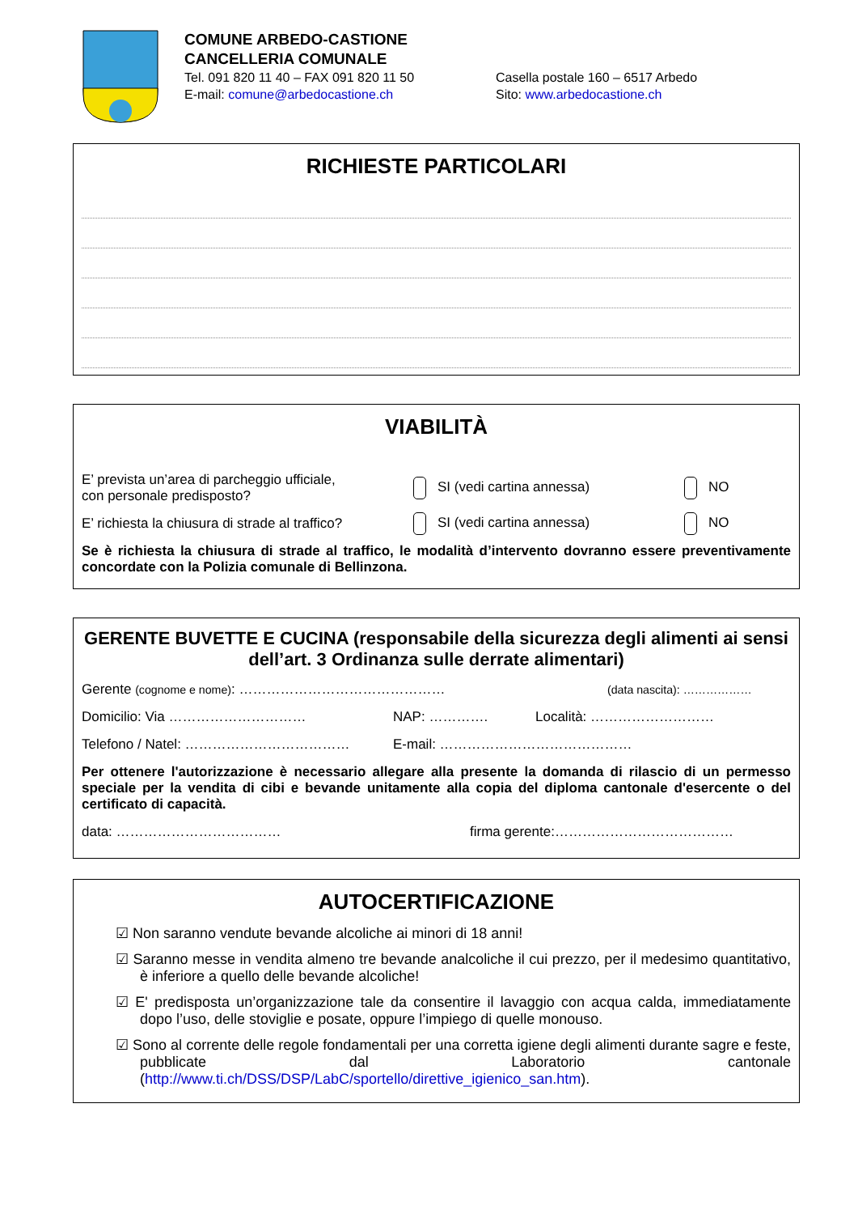COMUNE ARBEDO-CASTIONE
CANCELLERIA COMUNALE
Tel. 091 820 11 40 – FAX 091 820 11 50 Casella postale 160 – 6517 Arbedo
E-mail: comune@arbedocastione.ch Sito: www.arbedocastione.ch
RICHIESTE PARTICOLARI
VIABILITÀ
E’ prevista un’area di parcheggio ufficiale,
con personale predisposto?
SI (vedi cartina annessa) NO
E’ richiesta la chiusura di strade al traffico?
SI (vedi cartina annessa) NO
Se è richiesta la chiusura di strade al traffico, le modalità d’intervento dovranno essere preventivamente concordate con la Polizia comunale di Bellinzona.
GERENTE BUVETTE E CUCINA (responsabile della sicurezza degli alimenti ai sensi dell’art. 3 Ordinanza sulle derrate alimentari)
Gerente (cognome e nome): ………………………………………
(data nascita): ………………
Domicilio: Via ………………………… NAP: …………. Località: ………………………
Telefono / Natel: ……………………………… E-mail: ……………………………………
Per ottenere l'autorizzazione è necessario allegare alla presente la domanda di rilascio di un permesso speciale per la vendita di cibi e bevande unitamente alla copia del diploma cantonale d'esercente o del certificato di capacità.
data: ……………………………… firma gerente:…………………………………
AUTOCERTIFICAZIONE
☑ Non saranno vendute bevande alcoliche ai minori di 18 anni!
☑ Saranno messe in vendita almeno tre bevande analcoliche il cui prezzo, per il medesimo quantitativo, è inferiore a quello delle bevande alcoliche!
☑ E' predisposta un’organizzazione tale da consentire il lavaggio con acqua calda, immediatamente dopo l’uso, delle stoviglie e posate, oppure l’impiego di quelle monouso.
☑ Sono al corrente delle regole fondamentali per una corretta igiene degli alimenti durante sagre e feste, pubblicate dal Laboratorio cantonale (http://www.ti.ch/DSS/DSP/LabC/sportello/direttive_igienico_san.htm).